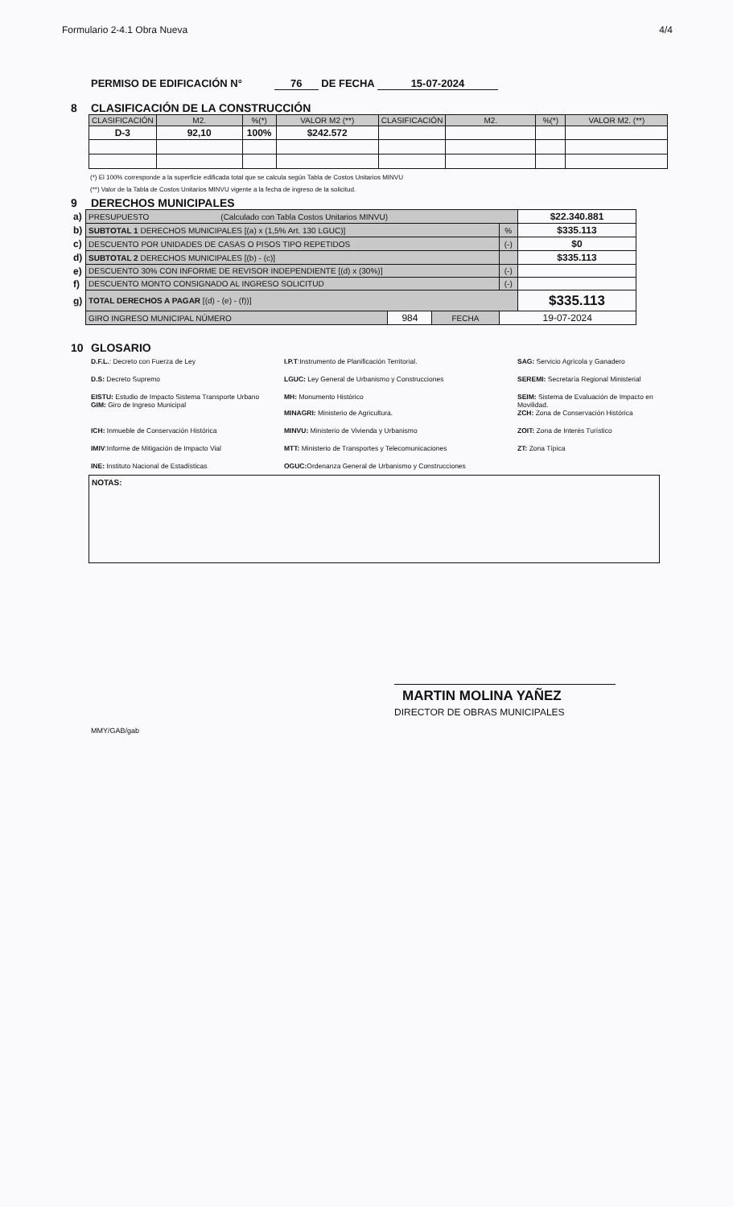Formulario 2-4.1 Obra Nueva 4/4
PERMISO DE EDIFICACIÓN N° 76 DE FECHA 15-07-2024
8 CLASIFICACIÓN DE LA CONSTRUCCIÓN
| CLASIFICACIÓN | M2. | %(*) | VALOR M2 (**) | CLASIFICACIÓN | M2. | %(*) | VALOR M2. (**) |
| --- | --- | --- | --- | --- | --- | --- | --- |
| D-3 | 92,10 | 100% | $242.572 | | | | |
(*) El 100% corresponde a la superficie edificada total que se calcula según Tabla de Costos Unitarios MINVU
(**) Valor de la Tabla de Costos Unitarios MINVU vigente a la fecha de ingreso de la solicitud.
9 DERECHOS MUNICIPALES
| a) | PRESUPUESTO (Calculado con Tabla Costos Unitarios MINVU) | | | | $22.340.881 |
| b) | SUBTOTAL 1 DERECHOS MUNICIPALES [(a) x (1,5% Art. 130 LGUC)] | | | % | $335.113 |
| c) | DESCUENTO POR UNIDADES DE CASAS O PISOS TIPO REPETIDOS | | | (-) | $0 |
| d) | SUBTOTAL 2 DERECHOS MUNICIPALES [(b) - (c)] | | | | $335.113 |
| e) | DESCUENTO 30% CON INFORME DE REVISOR INDEPENDIENTE [(d) x (30%)] | | | (-) | |
| f) | DESCUENTO MONTO CONSIGNADO AL INGRESO SOLICITUD | | | (-) | |
| g) | TOTAL DERECHOS A PAGAR [(d) - (e) - (f))] | | | | $335.113 |
| | GIRO INGRESO MUNICIPAL NÚMERO | 984 | FECHA | 19-07-2024 | |
10 GLOSARIO
D.F.L.: Decreto con Fuerza de Ley
I.P.T:Instrumento de Planificación Territorial.
SAG: Servicio Agrícola y Ganadero
D.S: Decreto Supremo
LGUC: Ley General de Urbanismo y Construcciones
SEREMI: Secretaría Regional Ministerial
EISTU: Estudio de Impacto Sistema Transporte Urbano
GIM: Giro de Ingreso Municipal
MH: Monumento Histórico
MINAGRI: Ministerio de Agricultura.
SEIM: Sistema de Evaluación de Impacto en Movilidad.
ZCH: Zona de Conservación Histórica
ICH: Inmueble de Conservación Histórica
MINVU: Ministerio de Vivienda y Urbanismo
ZOIT: Zona de Interés Turístico
IMIV:Informe de Mitigación de Impacto Vial
MTT: Ministerio de Transportes y Telecomunicaciones
ZT: Zona Típica
INE: Instituto Nacional de Estadísticas
OGUC: Ordenanza General de Urbanismo y Construcciones
NOTAS:
MARTIN MOLINA YAÑEZ
DIRECTOR DE OBRAS MUNICIPALES
MMY/GAB/gab